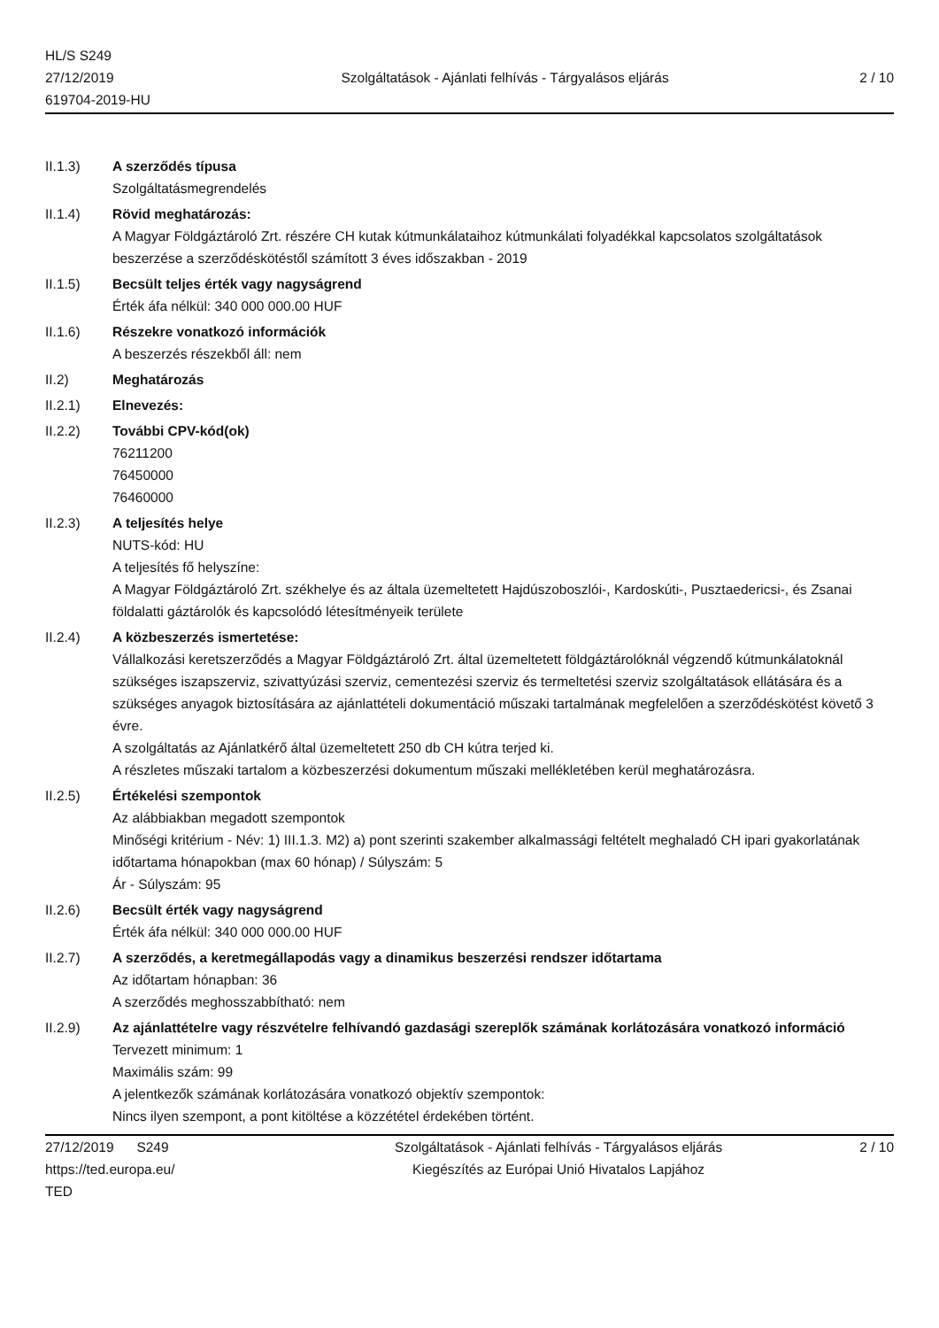HL/S S249
27/12/2019
619704-2019-HU
Szolgáltatások - Ajánlati felhívás - Tárgyalásos eljárás
2 / 10
II.1.3) A szerződés típusa
Szolgáltatásmegrendelés
II.1.4) Rövid meghatározás:
A Magyar Földgáztároló Zrt. részére CH kutak kútmunkálataihoz kútmunkálati folyadékkal kapcsolatos szolgáltatások beszerzése a szerződéskötéstől számított 3 éves időszakban - 2019
II.1.5) Becsült teljes érték vagy nagyságrend
Érték áfa nélkül: 340 000 000.00 HUF
II.1.6) Részekre vonatkozó információk
A beszerzés részekből áll: nem
II.2) Meghatározás
II.2.1) Elnevezés:
II.2.2) További CPV-kód(ok)
76211200
76450000
76460000
II.2.3) A teljesítés helye
NUTS-kód: HU
A teljesítés fő helyszíne:
A Magyar Földgáztároló Zrt. székhelye és az általa üzemeltetett Hajdúszoboszlói-, Kardoskúti-, Pusztaedericsi-, és Zsanai földalatti gáztárolók és kapcsolódó létesítményeik területe
II.2.4) A közbeszerzés ismertetése:
Vállalkozási keretszerződés a Magyar Földgáztároló Zrt. által üzemeltetett földgáztárolóknál végzendő kútmunkálatoknál szükséges iszapszerviz, szivattyúzási szerviz, cementezési szerviz és termeltetési szerviz szolgáltatások ellátására és a szükséges anyagok biztosítására az ajánlattételi dokumentáció műszaki tartalmának megfelelően a szerződéskötést követő 3 évre.
A szolgáltatás az Ajánlatkérő által üzemeltetett 250 db CH kútra terjed ki.
A részletes műszaki tartalom a közbeszerzési dokumentum műszaki mellékletében kerül meghatározásra.
II.2.5) Értékelési szempontok
Az alábbiakban megadott szempontok
Minőségi kritérium - Név: 1) III.1.3. M2) a) pont szerinti szakember alkalmassági feltételt meghaladó CH ipari gyakorlatának időtartama hónapokban (max 60 hónap) / Súlyszám: 5
Ár - Súlyszám: 95
II.2.6) Becsült érték vagy nagyságrend
Érték áfa nélkül: 340 000 000.00 HUF
II.2.7) A szerződés, a keretmegállapodás vagy a dinamikus beszerzési rendszer időtartama
Az időtartam hónapban: 36
A szerződés meghosszabbítható: nem
II.2.9) Az ajánlattételre vagy részvételre felhívandó gazdasági szereplők számának korlátozására vonatkozó információ
Tervezett minimum: 1
Maximális szám: 99
A jelentkezők számának korlátozására vonatkozó objektív szempontok:
Nincs ilyen szempont, a pont kitöltése a közzététel érdekében történt.
27/12/2019 S249
https://ted.europa.eu/
TED
Szolgáltatások - Ajánlati felhívás - Tárgyalásos eljárás
Kiegészítés az Európai Unió Hivatalos Lapjához
2 / 10